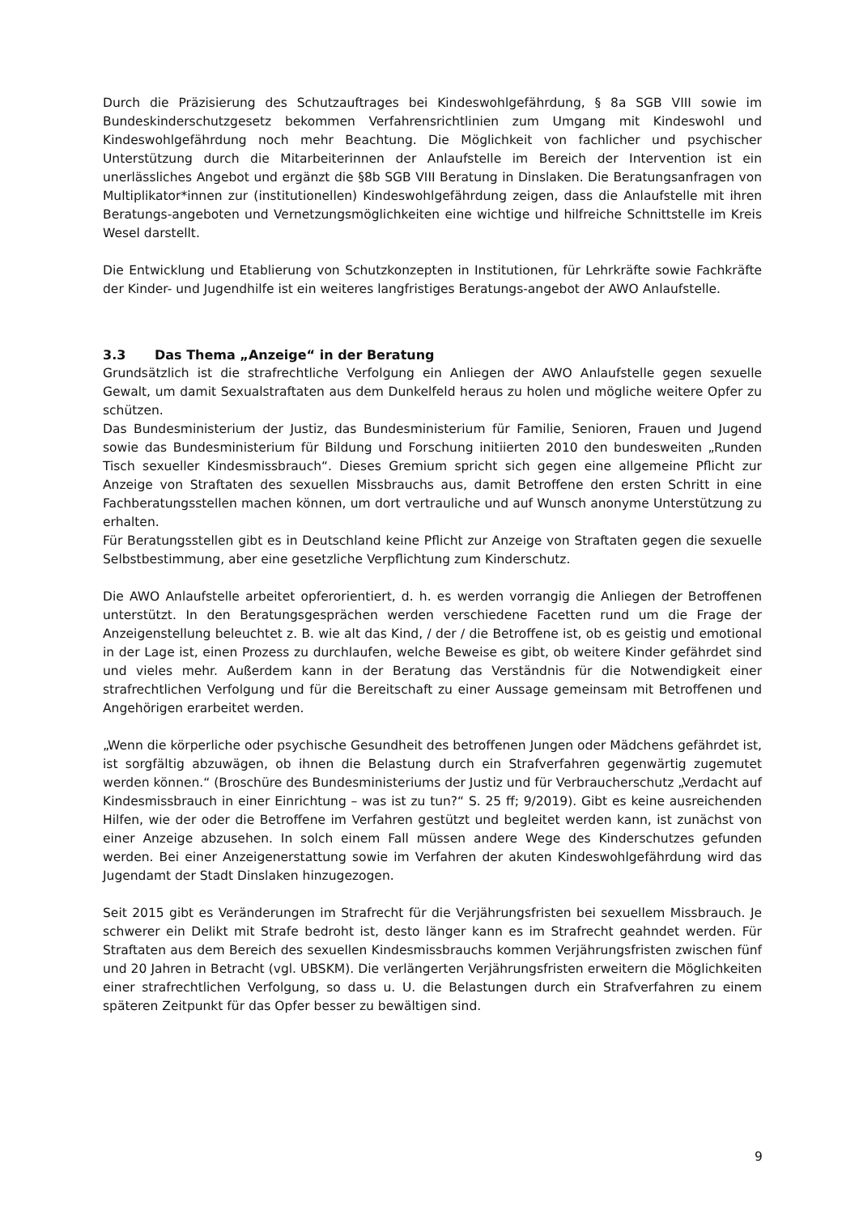Durch die Präzisierung des Schutzauftrages bei Kindeswohlgefährdung, § 8a SGB VIII sowie im Bundeskinderschutzgesetz bekommen Verfahrensrichtlinien zum Umgang mit Kindeswohl und Kindeswohlgefährdung noch mehr Beachtung. Die Möglichkeit von fachlicher und psychischer Unterstützung durch die Mitarbeiterinnen der Anlaufstelle im Bereich der Intervention ist ein unerlässliches Angebot und ergänzt die §8b SGB VIII Beratung in Dinslaken. Die Beratungsanfragen von Multiplikator*innen zur (institutionellen) Kindeswohlgefährdung zeigen, dass die Anlaufstelle mit ihren Beratungs-angeboten und Vernetzungsmöglichkeiten eine wichtige und hilfreiche Schnittstelle im Kreis Wesel darstellt.
Die Entwicklung und Etablierung von Schutzkonzepten in Institutionen, für Lehrkräfte sowie Fachkräfte der Kinder- und Jugendhilfe ist ein weiteres langfristiges Beratungs-angebot der AWO Anlaufstelle.
3.3 Das Thema „Anzeige“ in der Beratung
Grundsätzlich ist die strafrechtliche Verfolgung ein Anliegen der AWO Anlaufstelle gegen sexuelle Gewalt, um damit Sexualstraftaten aus dem Dunkelfeld heraus zu holen und mögliche weitere Opfer zu schützen.
Das Bundesministerium der Justiz, das Bundesministerium für Familie, Senioren, Frauen und Jugend sowie das Bundesministerium für Bildung und Forschung initiierten 2010 den bundesweiten „Runden Tisch sexueller Kindesmissbrauch“. Dieses Gremium spricht sich gegen eine allgemeine Pflicht zur Anzeige von Straftaten des sexuellen Missbrauchs aus, damit Betroffene den ersten Schritt in eine Fachberatungsstellen machen können, um dort vertrauliche und auf Wunsch anonyme Unterstützung zu erhalten.
Für Beratungsstellen gibt es in Deutschland keine Pflicht zur Anzeige von Straftaten gegen die sexuelle Selbstbestimmung, aber eine gesetzliche Verpflichtung zum Kinderschutz.
Die AWO Anlaufstelle arbeitet opferorientiert, d. h. es werden vorrangig die Anliegen der Betroffenen unterstützt. In den Beratungsgesprächen werden verschiedene Facetten rund um die Frage der Anzeigenstellung beleuchtet z. B. wie alt das Kind, / der / die Betroffene ist, ob es geistig und emotional in der Lage ist, einen Prozess zu durchlaufen, welche Beweise es gibt, ob weitere Kinder gefährdet sind und vieles mehr. Außerdem kann in der Beratung das Verständnis für die Notwendigkeit einer strafrechtlichen Verfolgung und für die Bereitschaft zu einer Aussage gemeinsam mit Betroffenen und Angehörigen erarbeitet werden.
„Wenn die körperliche oder psychische Gesundheit des betroffenen Jungen oder Mädchens gefährdet ist, ist sorgfältig abzuwägen, ob ihnen die Belastung durch ein Strafverfahren gegenwärtig zugemutet werden können.“ (Broschüre des Bundesministeriums der Justiz und für Verbraucherschutz „Verdacht auf Kindesmissbrauch in einer Einrichtung – was ist zu tun?“ S. 25 ff; 9/2019). Gibt es keine ausreichenden Hilfen, wie der oder die Betroffene im Verfahren gestützt und begleitet werden kann, ist zunächst von einer Anzeige abzusehen. In solch einem Fall müssen andere Wege des Kinderschutzes gefunden werden. Bei einer Anzeigenerstattung sowie im Verfahren der akuten Kindeswohlgefährdung wird das Jugendamt der Stadt Dinslaken hinzugezogen.
Seit 2015 gibt es Veränderungen im Strafrecht für die Verjährungsfristen bei sexuellem Missbrauch. Je schwerer ein Delikt mit Strafe bedroht ist, desto länger kann es im Strafrecht geahndet werden. Für Straftaten aus dem Bereich des sexuellen Kindesmissbrauchs kommen Verjährungsfristen zwischen fünf und 20 Jahren in Betracht (vgl. UBSKM). Die verlängerten Verjährungsfristen erweitern die Möglichkeiten einer strafrechtlichen Verfolgung, so dass u. U. die Belastungen durch ein Strafverfahren zu einem späteren Zeitpunkt für das Opfer besser zu bewältigen sind.
9